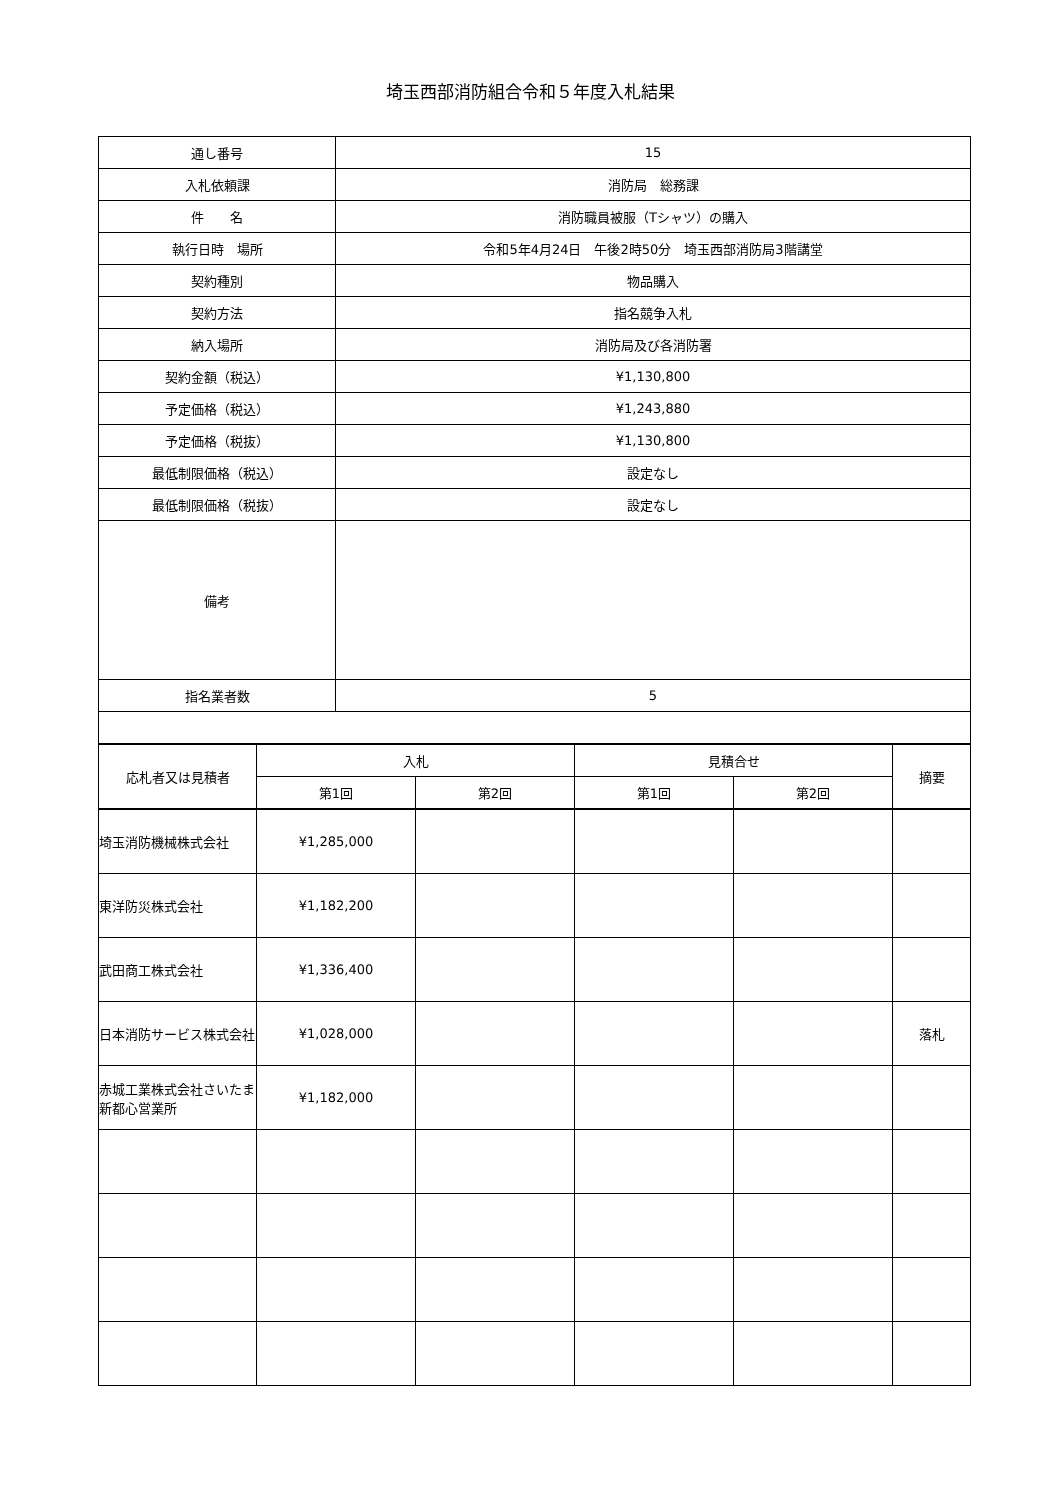埼玉西部消防組合令和５年度入札結果
| 通し番号 | 15 |
| 入札依頼課 | 消防局 総務課 |
| 件 名 | 消防職員被服（Tシャツ）の購入 |
| 執行日時 場所 | 令和5年4月24日 午後2時50分 埼玉西部消防局3階講堂 |
| 契約種別 | 物品購入 |
| 契約方法 | 指名競争入札 |
| 納入場所 | 消防局及び各消防署 |
| 契約金額（税込） | ¥1,130,800 |
| 予定価格（税込） | ¥1,243,880 |
| 予定価格（税抜） | ¥1,130,800 |
| 最低制限価格（税込） | 設定なし |
| 最低制限価格（税抜） | 設定なし |
| 備考 | |
| 指名業者数 | 5 |
| 応札者又は見積者 | 入札 | | 見積合せ | | 摘要 |
| --- | --- | --- | --- | --- | --- |
| | 第1回 | 第2回 | 第1回 | 第2回 | |
| 埼玉消防機械株式会社 | ¥1,285,000 | | | | |
| 東洋防災株式会社 | ¥1,182,200 | | | | |
| 武田商工株式会社 | ¥1,336,400 | | | | |
| 日本消防サービス株式会社 | ¥1,028,000 | | | | 落札 |
| 赤城工業株式会社さいたま新都心営業所 | ¥1,182,000 | | | | |